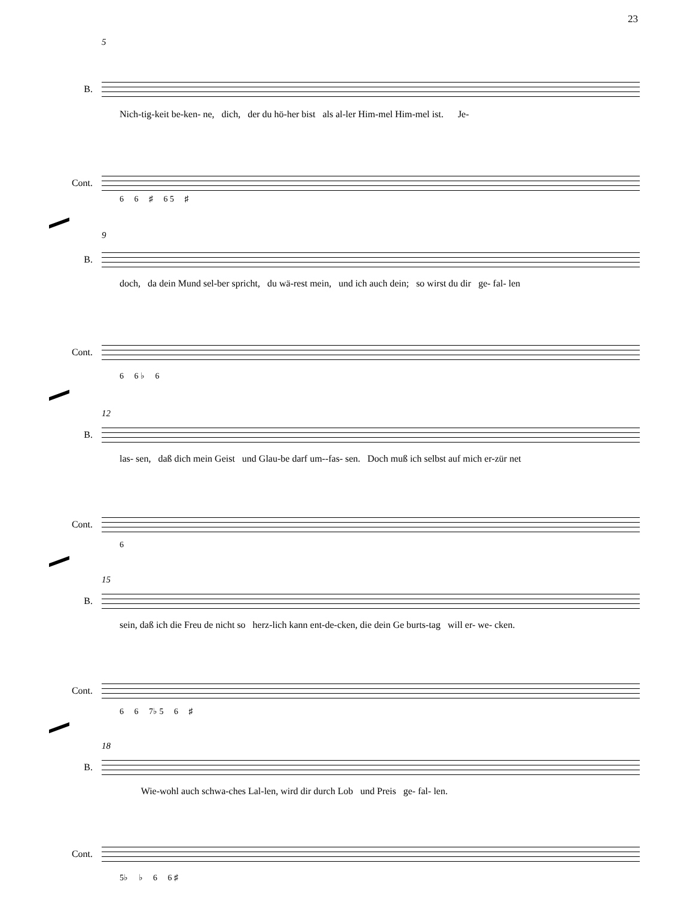23
5
B.
Nich-tig-keit be-ken- ne, dich, der du hö-her bist als al-ler Him-mel Him-mel ist. Je-
Cont.
6 6 ♯ 6 5 ♯
9
B.
doch, da dein Mund sel-ber spricht, du wä-rest mein, und ich auch dein; so wirst du dir ge- fal- len
Cont.
6 6 ♭ 6
12
B.
las- sen, daß dich mein Geist und Glau-be darf um--fas- sen. Doch muß ich selbst auf mich er-zür net
Cont.
6
15
B.
sein, daß ich die Freu de nicht so herz-lich kann ent-de-cken, die dein Ge burts-tag will er- we- cken.
Cont.
6 6 7♭ 5 6 ♯
18
B.
Wie-wohl auch schwa-ches Lal-len, wird dir durch Lob und Preis ge- fal- len.
Cont.
5♭ ♭ 6 6 ♯